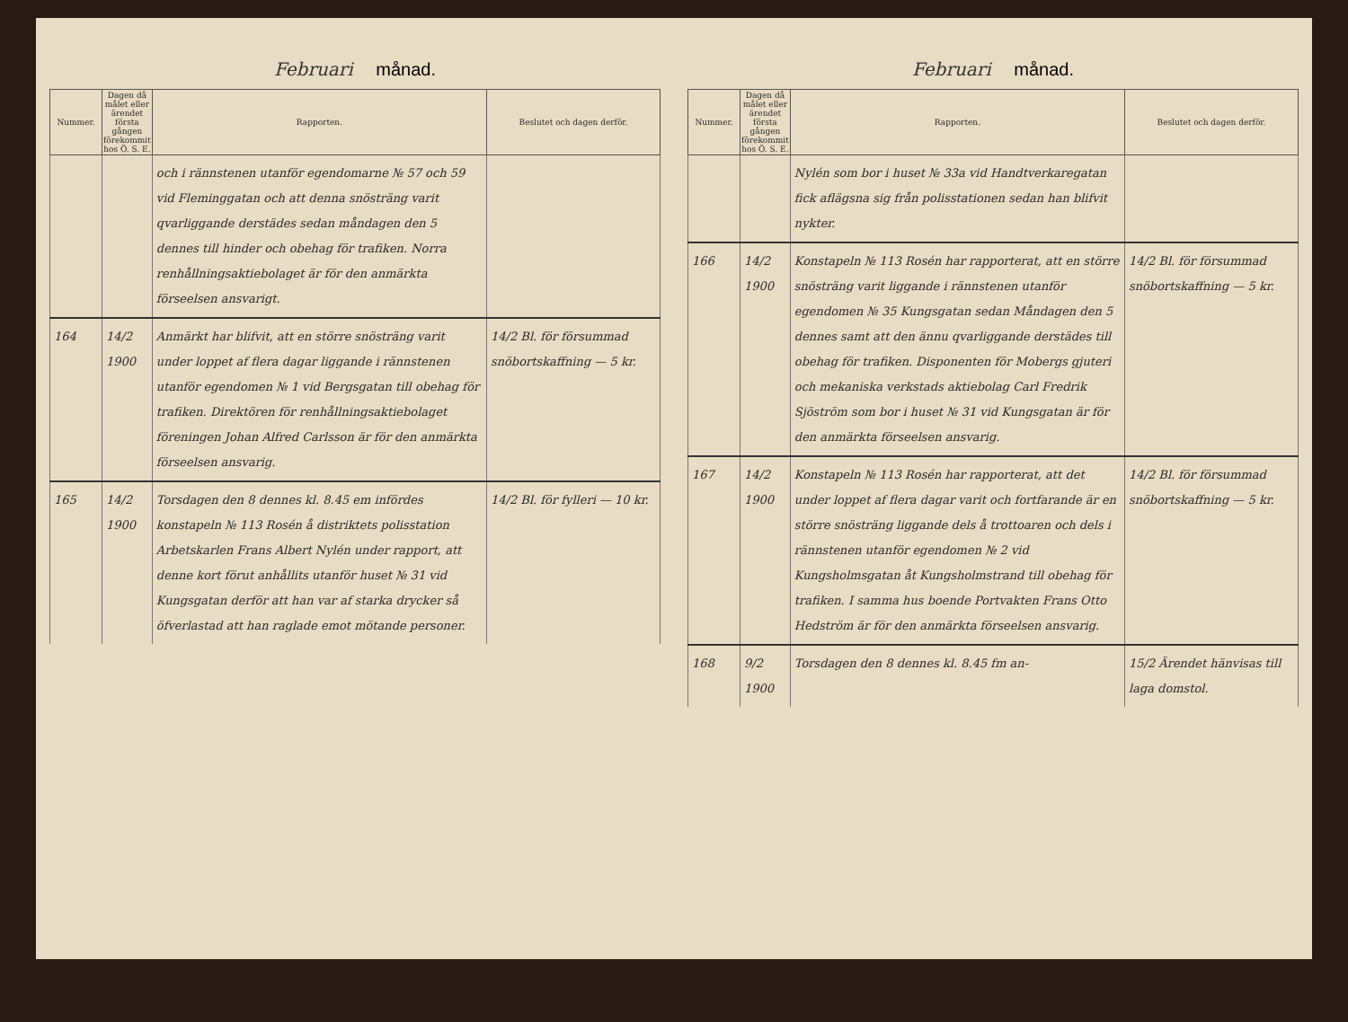Februari månad.
| Nummer. | Dagen då målet eller ärendet första gången förekommit hos Ö. S. E. | Rapporten. | Beslutet och dagen derför. |
| --- | --- | --- | --- |
| | | och i rännstenen utanför egendomarne № 57 och 59 vid Fleminggatan och att denna snösträng varit qvarliggande derstädes sedan måndagen den 5 dennes till hinder och obehag för trafiken. Norra renhållningsaktiebolaget är för den anmärkta förseelsen ansvarigt. | |
| 164 | 14/2 1900 | Anmärkt har blifvit, att en större snösträng varit under loppet af flera dagar liggande i rännstenen utanför egendomen № 1 vid Bergsgatan till obehag för trafiken. Direktören för renhållningsaktiebolaget föreningen Johan Alfred Carlsson är för den anmärkta förseelsen ansvarig. | 14/2 Bl. för försummad snöbortskaffning — 5 kr. |
| 165 | 14/2 1900 | Torsdagen den 8 dennes kl. 8.45 em infördes konstapeln № 113 Rosén å distriktets polisstation Arbetskarlen Frans Albert Nylén under rapport, att denne kort förut anhållits utanför huset № 31 vid Kungsgatan derför att han var af starka drycker så öfverlastad att han raglade emot mötande personer. | 14/2 Bl. för fylleri — 10 kr. |
Februari månad.
| Nummer. | Dagen då målet eller ärendet första gången förekommit hos Ö. S. E. | Rapporten. | Beslutet och dagen derför. |
| --- | --- | --- | --- |
| | | Nylén som bor i huset № 33a vid Handtverkaregatan fick aflägsna sig från polisstationen sedan han blifvit nykter. | |
| 166 | 14/2 1900 | Konstapeln № 113 Rosén har rapporterat, att en större snösträng varit liggande i rännstenen utanför egendomen № 35 Kungsgatan sedan Måndagen den 5 dennes samt att den ännu qvarliggande derstädes till obehag för trafiken. Disponenten för Mobergs gjuteri och mekaniska verkstads aktiebolag Carl Fredrik Sjöström som bor i huset № 31 vid Kungsgatan är för den anmärkta förseelsen ansvarig. | 14/2 Bl. för försummad snöbortskaffning — 5 kr. |
| 167 | 14/2 1900 | Konstapeln № 113 Rosén har rapporterat, att det under loppet af flera dagar varit och fortfarande är en större snösträng liggande dels å trottoaren och dels i rännstenen utanför egendomen № 2 vid Kungsholmsgatan åt Kungsholmstrand till obehag för trafiken. I samma hus boende Portvakten Frans Otto Hedström är för den anmärkta förseelsen ansvarig. | 14/2 Bl. för försummad snöbortskaffning — 5 kr. |
| 168 | 9/2 1900 | Torsdagen den 8 dennes kl. 8.45 fm an- | 15/2 Ärendet hänvisas till laga domstol. |